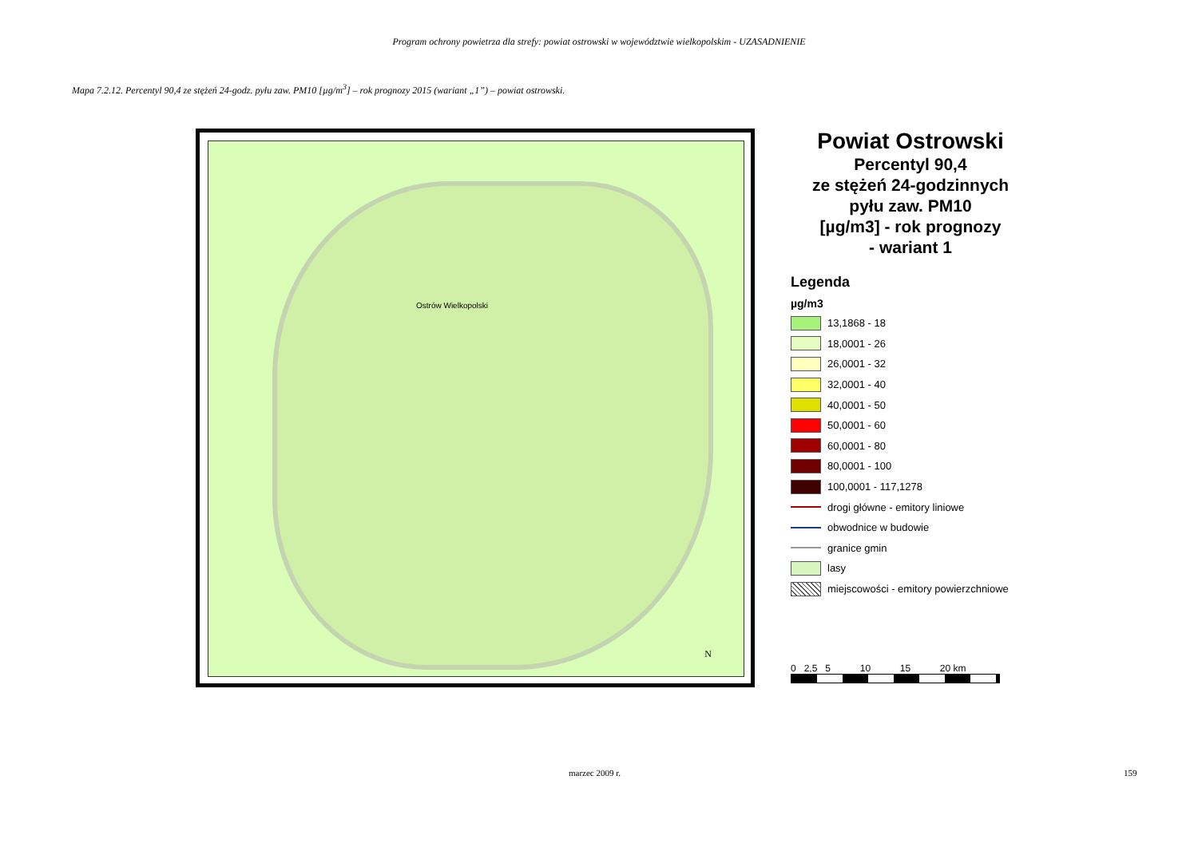Program ochrony powietrza dla strefy: powiat ostrowski w województwie wielkopolskim - UZASADNIENIE
Mapa 7.2.12. Percentyl 90,4 ze stężeń 24-godz. pyłu zaw. PM10 [µg/m<sup>3</sup>] – rok prognozy 2015 (wariant „1”) – powiat ostrowski.
Ostrów Wielkopolski
N
Powiat Ostrowski
Percentyl 90,4
ze stężeń 24-godzinnych
pyłu zaw. PM10
[µg/m3] - rok prognozy
- wariant 1
Legenda
µg/m3
13,1868 - 18
18,0001 - 26
26,0001 - 32
32,0001 - 40
40,0001 - 50
50,0001 - 60
60,0001 - 80
80,0001 - 100
100,0001 - 117,1278
drogi główne - emitory liniowe
obwodnice w budowie
granice gmin
lasy
miejscowości - emitory powierzchniowe
0 2,5 5 10 15 20 km
marzec 2009 r. 159